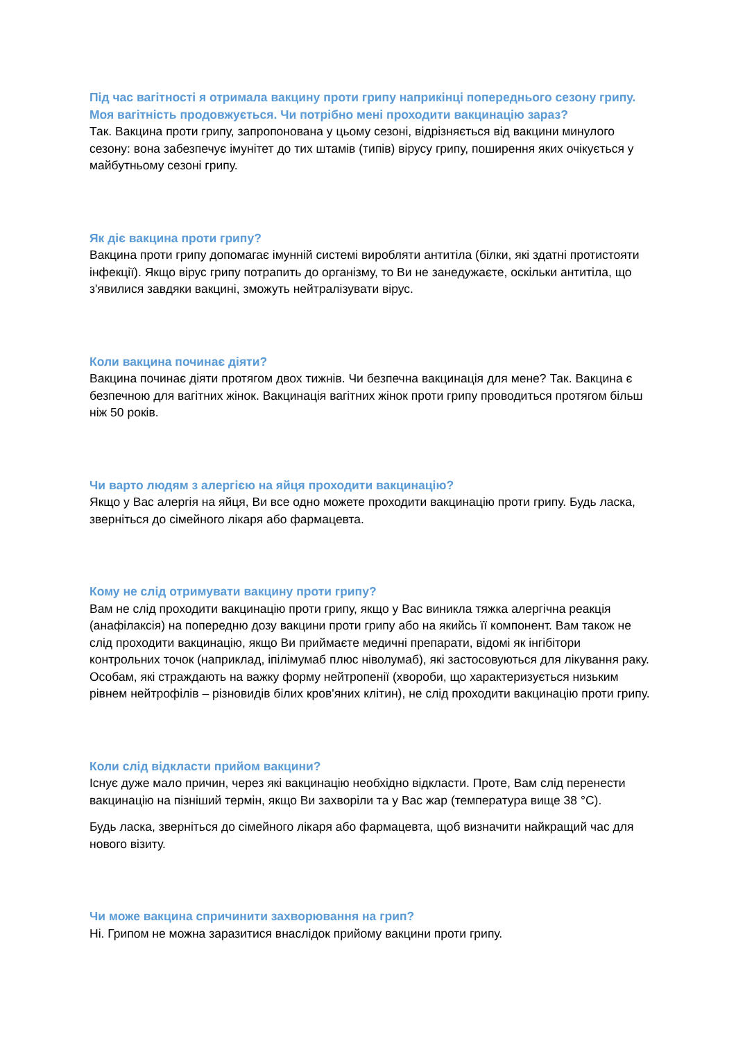Під час вагітності я отримала вакцину проти грипу наприкінці попереднього сезону грипу. Моя вагітність продовжується. Чи потрібно мені проходити вакцинацію зараз?
Так. Вакцина проти грипу, запропонована у цьому сезоні, відрізняється від вакцини минулого сезону: вона забезпечує імунітет до тих штамів (типів) вірусу грипу, поширення яких очікується у майбутньому сезоні грипу.
Як діє вакцина проти грипу?
Вакцина проти грипу допомагає імунній системі виробляти антитіла (білки, які здатні протистояти інфекції). Якщо вірус грипу потрапить до організму, то Ви не занедужаєте, оскільки антитіла, що з'явилися завдяки вакцині, зможуть нейтралізувати вірус.
Коли вакцина починає діяти?
Вакцина починає діяти протягом двох тижнів. Чи безпечна вакцинація для мене? Так. Вакцина є безпечною для вагітних жінок. Вакцинація вагітних жінок проти грипу проводиться протягом більш ніж 50 років.
Чи варто людям з алергією на яйця проходити вакцинацію?
Якщо у Вас алергія на яйця, Ви все одно можете проходити вакцинацію проти грипу. Будь ласка, зверніться до сімейного лікаря або фармацевта.
Кому не слід отримувати вакцину проти грипу?
Вам не слід проходити вакцинацію проти грипу, якщо у Вас виникла тяжка алергічна реакція (анафілаксія) на попередню дозу вакцини проти грипу або на якийсь її компонент. Вам також не слід проходити вакцинацію, якщо Ви приймаєте медичні препарати, відомі як інгібітори контрольних точок (наприклад, іпілімумаб плюс ніволумаб), які застосовуються для лікування раку. Особам, які страждають на важку форму нейтропенії (хвороби, що характеризується низьким рівнем нейтрофілів – різновидів білих кров'яних клітин), не слід проходити вакцинацію проти грипу.
Коли слід відкласти прийом вакцини?
Існує дуже мало причин, через які вакцинацію необхідно відкласти. Проте, Вам слід перенести вакцинацію на пізніший термін, якщо Ви захворіли та у Вас жар (температура вище 38 °C).
Будь ласка, зверніться до сімейного лікаря або фармацевта, щоб визначити найкращий час для нового візиту.
Чи може вакцина спричинити захворювання на грип?
Ні. Грипом не можна заразитися внаслідок прийому вакцини проти грипу.